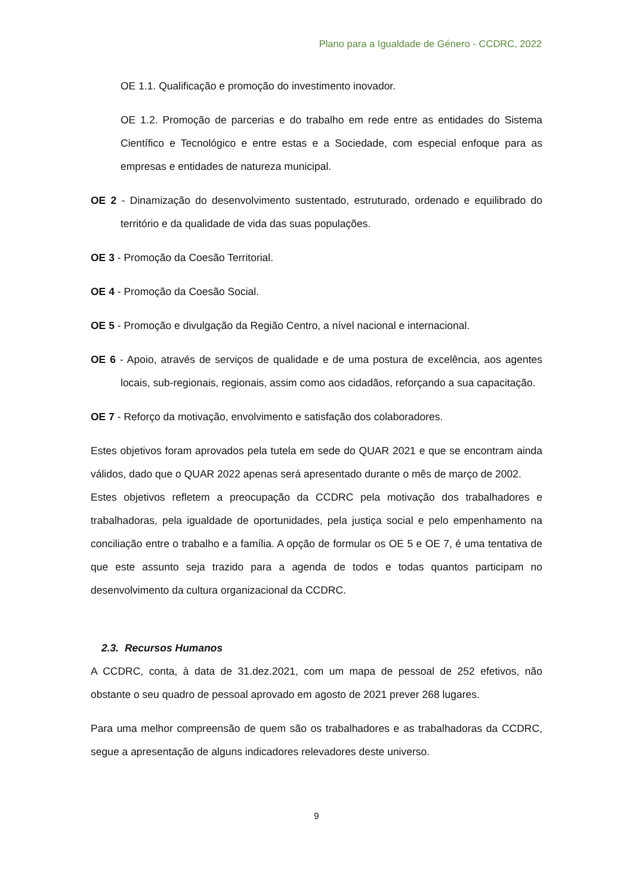Plano para a Igualdade de Género - CCDRC, 2022
OE 1.1. Qualificação e promoção do investimento inovador.
OE 1.2. Promoção de parcerias e do trabalho em rede entre as entidades do Sistema Científico e Tecnológico e entre estas e a Sociedade, com especial enfoque para as empresas e entidades de natureza municipal.
OE 2 - Dinamização do desenvolvimento sustentado, estruturado, ordenado e equilibrado do território e da qualidade de vida das suas populações.
OE 3 - Promoção da Coesão Territorial.
OE 4 - Promoção da Coesão Social.
OE 5 - Promoção e divulgação da Região Centro, a nível nacional e internacional.
OE 6 - Apoio, através de serviços de qualidade e de uma postura de excelência, aos agentes locais, sub-regionais, regionais, assim como aos cidadãos, reforçando a sua capacitação.
OE 7 - Reforço da motivação, envolvimento e satisfação dos colaboradores.
Estes objetivos foram aprovados pela tutela em sede do QUAR 2021 e que se encontram ainda válidos, dado que o QUAR 2022 apenas será apresentado durante o mês de março de 2002.
Estes objetivos refletem a preocupação da CCDRC pela motivação dos trabalhadores e trabalhadoras, pela igualdade de oportunidades, pela justiça social e pelo empenhamento na conciliação entre o trabalho e a família. A opção de formular os OE 5 e OE 7, é uma tentativa de que este assunto seja trazido para a agenda de todos e todas quantos participam no desenvolvimento da cultura organizacional da CCDRC.
2.3. Recursos Humanos
A CCDRC, conta, à data de 31.dez.2021, com um mapa de pessoal de 252 efetivos, não obstante o seu quadro de pessoal aprovado em agosto de 2021 prever 268 lugares.
Para uma melhor compreensão de quem são os trabalhadores e as trabalhadoras da CCDRC, segue a apresentação de alguns indicadores relevadores deste universo.
9